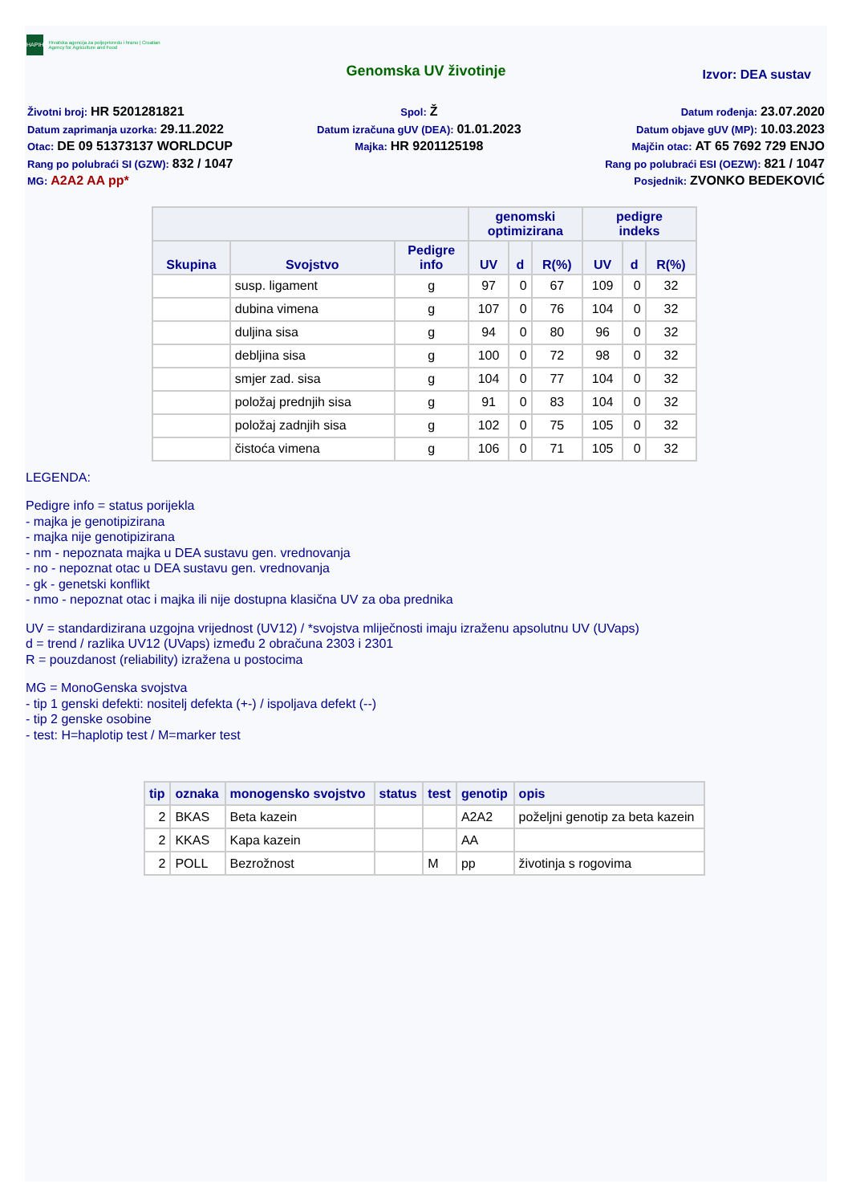HAPIH
Hrvatska agencija za poljoprivredu i hranu | Croatian Agency for Agriculture and Food
Genomska UV životinje
Izvor: DEA sustav
Životni broj: HR 5201281821
Datum zaprimanja uzorka: 29.11.2022
Otac: DE 09 51373137 WORLDCUP
Rang po polubraći SI (GZW): 832 / 1047
MG: A2A2 AA pp*
Spol: Ž
Datum izračuna gUV (DEA): 01.01.2023
Majka: HR 9201125198
Datum rođenja: 23.07.2020
Datum objave gUV (MP): 10.03.2023
Majčin otac: AT 65 7692 729 ENJO
Rang po polubraći ESI (OEZW): 821 / 1047
Posjednik: ZVONKO BEDEKOVIĆ
| | | | genomski optimizirana | | | pedigre indeks | | |
| --- | --- | --- | --- | --- | --- | --- | --- | --- |
| Skupina | Svojstvo | Pedigre info | UV | d | R(%) | UV | d | R(%) |
| | susp. ligament | g | 97 | 0 | 67 | 109 | 0 | 32 |
| | dubina vimena | g | 107 | 0 | 76 | 104 | 0 | 32 |
| | duljina sisa | g | 94 | 0 | 80 | 96 | 0 | 32 |
| | debljina sisa | g | 100 | 0 | 72 | 98 | 0 | 32 |
| | smjer zad. sisa | g | 104 | 0 | 77 | 104 | 0 | 32 |
| | položaj prednjih sisa | g | 91 | 0 | 83 | 104 | 0 | 32 |
| | položaj zadnjih sisa | g | 102 | 0 | 75 | 105 | 0 | 32 |
| | čistoća vimena | g | 106 | 0 | 71 | 105 | 0 | 32 |
LEGENDA:
Pedigre info = status porijekla
- majka je genotipizirana
- majka nije genotipizirana
- nm - nepoznata majka u DEA sustavu gen. vrednovanja
- no - nepoznat otac u DEA sustavu gen. vrednovanja
- gk - genetski konflikt
- nmo - nepoznat otac i majka ili nije dostupna klasična UV za oba prednika
UV = standardizirana uzgojna vrijednost (UV12) / *svojstva mliječnosti imaju izraženu apsolutnu UV (UVaps)
d = trend / razlika UV12 (UVaps) između 2 obračuna 2303 i 2301
R = pouzdanost (reliability) izražena u postocima
MG = MonoGenska svojstva
- tip 1 genski defekti: nositelj defekta (+-) / ispoljava defekt (--)
- tip 2 genske osobine
- test: H=haplotip test / M=marker test
| tip | oznaka | monogensko svojstvo | status | test | genotip | opis |
| --- | --- | --- | --- | --- | --- | --- |
| 2 | BKAS | Beta kazein | | | A2A2 | poželjni genotip za beta kazein |
| 2 | KKAS | Kapa kazein | | | AA | |
| 2 | POLL | Bezrožnost | | M | pp | životinja s rogovima |